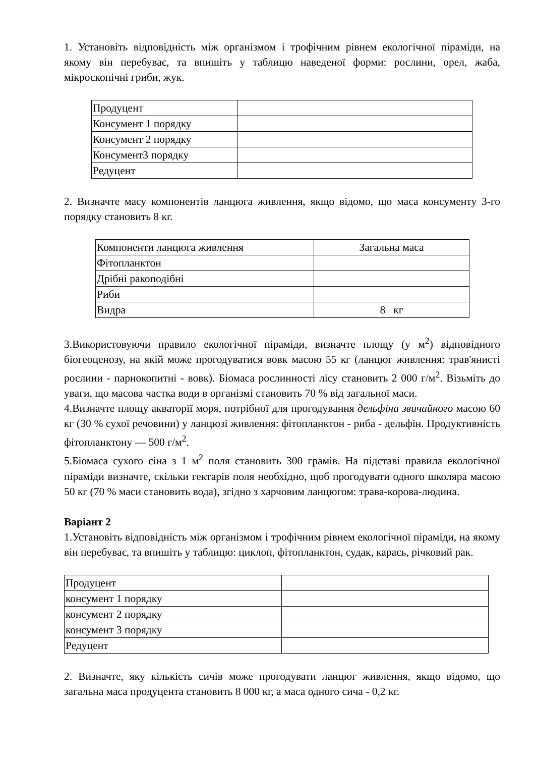1. Установіть відповідність між організмом і трофічним рівнем екологічної піраміди, на якому він перебуває, та впишіть у таблицю наведеної форми: рослини, орел, жаба, мікроскопічні гриби, жук.
| Продуцент | |
| Консумент 1 порядку | |
| Консумент 2 порядку | |
| Консумент3 порядку | |
| Редуцент | |
2. Визначте масу компонентів ланцюга живлення, якщо відомо, що маса консументу 3-го порядку становить 8 кг.
| Компоненти ланцюга живлення | Загальна маса |
| Фітопланктон | |
| Дрібні ракоподібні | |
| Риби | |
| Видра | 8 кг |
3.Використовуючи правило екологічної піраміди, визначте площу (у м<sup>2</sup>) відповідного біогеоценозу, на якій може прогодуватися вовк масою 55 кг (ланцюг живлення: трав'янисті рослини - парнокопитні - вовк). Біомаса рослинності лісу становить 2 000 г/м<sup>2</sup>. Візьміть до уваги, що масова частка води в організмі становить 70 % від загальної маси.
4.Визначте площу акваторії моря, потрібної для прогодування дельфіна звичайного масою 60 кг (30 % сухої речовини) у ланцюзі живлення: фітопланктон - риба - дельфін. Продуктивність фітопланктону — 500 г/м<sup>2</sup>.
5.Біомаса сухого сіна з 1 м<sup>2</sup> поля становить 300 грамів. На підставі правила екологічної піраміди визначте, скільки гектарів поля необхідно, щоб прогодувати одного школяра масою 50 кг (70 % маси становить вода), згідно з харчовим ланцюгом: трава-корова-людина.
Варіант 2
1.Установіть відповідність між організмом і трофічним рівнем екологічної піраміди, на якому він перебуває, та впишіть у таблицю: циклоп, фітопланктон, судак, карась, річковий рак.
| Продуцент | |
| консумент 1 порядку | |
| консумент 2 порядку | |
| консумент 3 порядку | |
| Редуцент | |
2. Визначте, яку кількість сичів може прогодувати ланцюг живлення, якщо відомо, що загальна маса продуцента становить 8 000 кг, а маса одного сича - 0,2 кг.